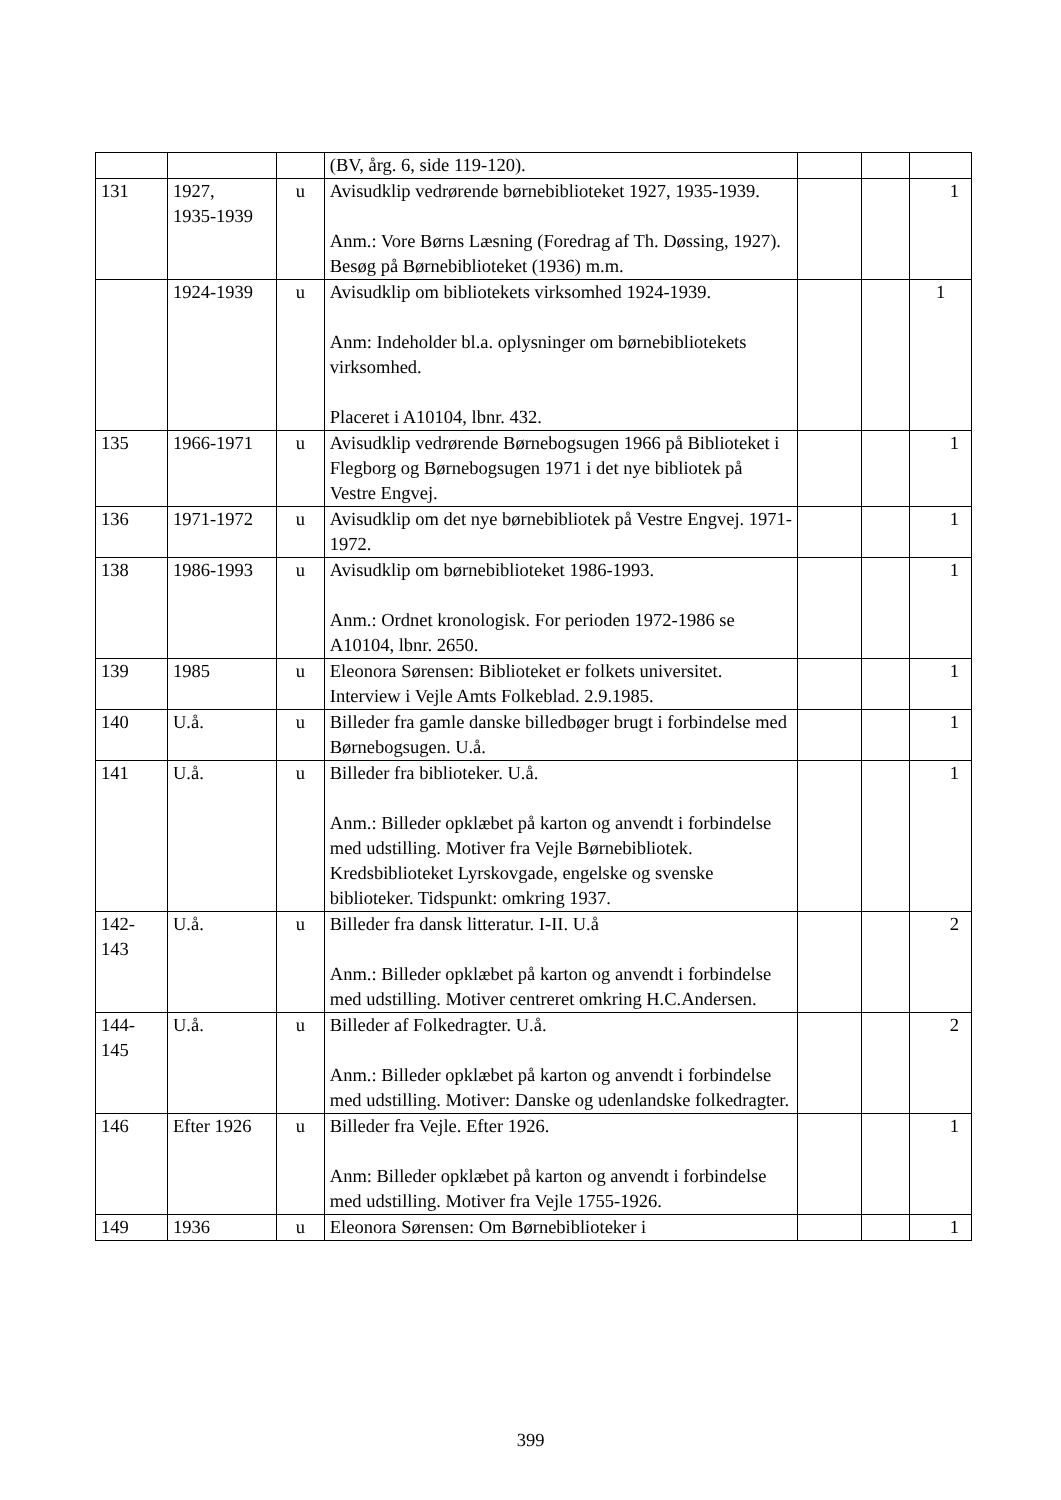| | | | (BV, årg. 6, side 119-120). | | | |
| 131 | 1927, 1935-1939 | u | Avisudklip vedrørende børnebiblioteket 1927, 1935-1939. Anm.: Vore Børns Læsning (Foredrag af Th. Døssing, 1927). Besøg på Børnebiblioteket (1936) m.m. | | | 1 |
| | 1924-1939 | u | Avisudklip om bibliotekets virksomhed 1924-1939. Anm: Indeholder bl.a. oplysninger om børnebibliotekets virksomhed. Placeret i A10104, lbnr. 432. | | | 1 |
| 135 | 1966-1971 | u | Avisudklip vedrørende Børnebogsugen 1966 på Biblioteket i Flegborg og Børnebogsugen 1971 i det nye bibliotek på Vestre Engvej. | | | 1 |
| 136 | 1971-1972 | u | Avisudklip om det nye børnebibliotek på Vestre Engvej. 1971-1972. | | | 1 |
| 138 | 1986-1993 | u | Avisudklip om børnebiblioteket 1986-1993. Anm.: Ordnet kronologisk. For perioden 1972-1986 se A10104, lbnr. 2650. | | | 1 |
| 139 | 1985 | u | Eleonora Sørensen: Biblioteket er folkets universitet. Interview i Vejle Amts Folkeblad. 2.9.1985. | | | 1 |
| 140 | U.å. | u | Billeder fra gamle danske billedbøger brugt i forbindelse med Børnebogsugen. U.å. | | | 1 |
| 141 | U.å. | u | Billeder fra biblioteker. U.å. Anm.: Billeder opklæbet på karton og anvendt i forbindelse med udstilling. Motiver fra Vejle Børnebibliotek. Kredsbiblioteket Lyrskovgade, engelske og svenske biblioteker. Tidspunkt: omkring 1937. | | | 1 |
| 142- 143 | U.å. | u | Billeder fra dansk litteratur. I-II. U.å Anm.: Billeder opklæbet på karton og anvendt i forbindelse med udstilling. Motiver centreret omkring H.C.Andersen. | | | 2 |
| 144- 145 | U.å. | u | Billeder af Folkedragter. U.å. Anm.: Billeder opklæbet på karton og anvendt i forbindelse med udstilling. Motiver: Danske og udenlandske folkedragter. | | | 2 |
| 146 | Efter 1926 | u | Billeder fra Vejle. Efter 1926. Anm: Billeder opklæbet på karton og anvendt i forbindelse med udstilling. Motiver fra Vejle 1755-1926. | | | 1 |
| 149 | 1936 | u | Eleonora Sørensen: Om Børnebiblioteker i | | | 1 |
399